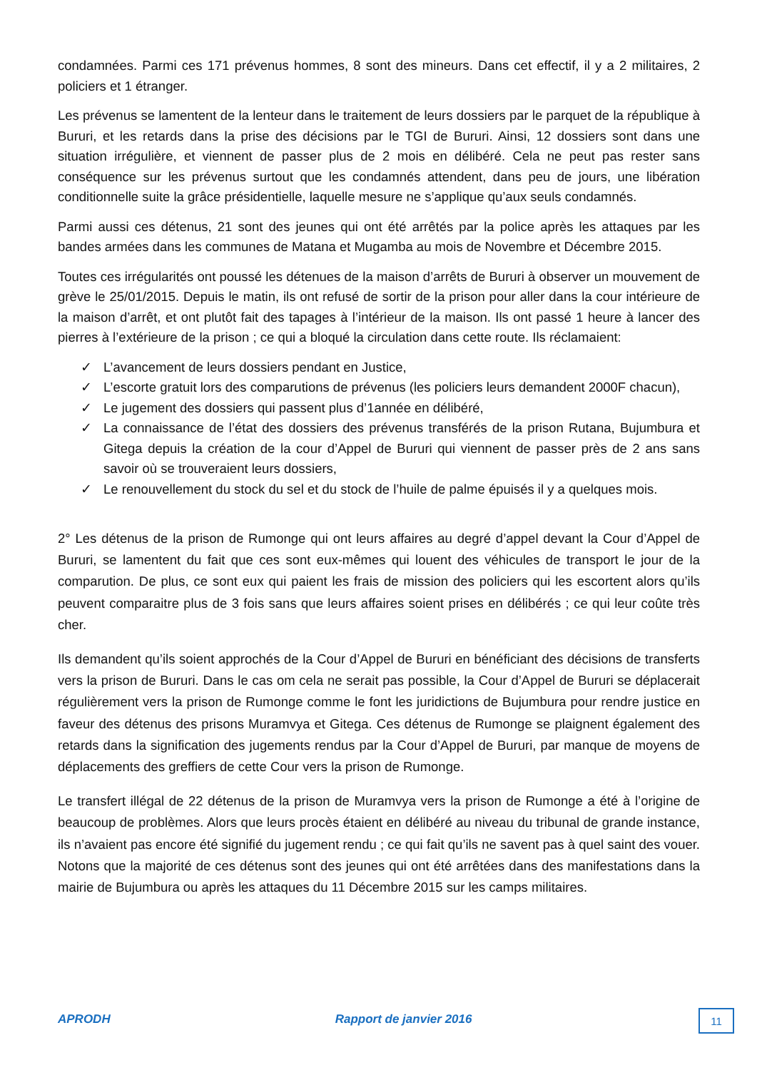condamnées. Parmi ces 171 prévenus hommes, 8 sont des mineurs. Dans cet effectif, il y a 2 militaires, 2 policiers et 1 étranger.
Les prévenus se lamentent de la lenteur dans le traitement de leurs dossiers par le parquet de la république à Bururi, et les retards dans la prise des décisions par le TGI de Bururi. Ainsi, 12 dossiers sont dans une situation irrégulière, et viennent de passer plus de 2 mois en délibéré. Cela ne peut pas rester sans conséquence sur les prévenus surtout que les condamnés attendent, dans peu de jours, une libération conditionnelle suite la grâce présidentielle, laquelle mesure ne s’applique qu’aux seuls condamnés.
Parmi aussi ces détenus, 21 sont des jeunes qui ont été arrêtés par la police après les attaques par les bandes armées dans les communes de Matana et Mugamba au mois de Novembre et Décembre 2015.
Toutes ces irrégularités ont poussé les détenues de la maison d’arrêts de Bururi à observer un mouvement de grève le 25/01/2015. Depuis le matin, ils ont refusé de sortir de la prison pour aller dans la cour intérieure de la maison d’arrêt, et ont plutôt fait des tapages à l’intérieur de la maison. Ils ont passé 1 heure à lancer des pierres à l’extérieure de la prison ; ce qui a bloqué la circulation dans cette route. Ils réclamaient:
✓ L’avancement de leurs dossiers pendant en Justice,
✓ L’escorte gratuit lors des comparutions de prévenus (les policiers leurs demandent 2000F chacun),
✓ Le jugement des dossiers qui passent plus d’1année en délibéré,
✓ La connaissance de l’état des dossiers des prévenus transférés de la prison Rutana, Bujumbura et Gitega depuis la création de la cour d’Appel de Bururi qui viennent de passer près de 2 ans sans savoir où se trouveraient leurs dossiers,
✓ Le renouvellement du stock du sel et du stock de l’huile de palme épuisés il y a quelques mois.
2° Les détenus de la prison de Rumonge qui ont leurs affaires au degré d’appel devant la Cour d’Appel de Bururi, se lamentent du fait que ces sont eux-mêmes qui louent des véhicules de transport le jour de la comparution. De plus, ce sont eux qui paient les frais de mission des policiers qui les escortent alors qu’ils peuvent comparaitre plus de 3 fois sans que leurs affaires soient prises en délibérés ; ce qui leur coûte très cher.
Ils demandent qu’ils soient approchés de la Cour d’Appel de Bururi en bénéficiant des décisions de transferts vers la prison de Bururi. Dans le cas om cela ne serait pas possible, la Cour d’Appel de Bururi se déplacerait régulièrement vers la prison de Rumonge comme le font les juridictions de Bujumbura pour rendre justice en faveur des détenus des prisons Muramvya et Gitega. Ces détenus de Rumonge se plaignent également des retards dans la signification des jugements rendus par la Cour d’Appel de Bururi, par manque de moyens de déplacements des greffiers de cette Cour vers la prison de Rumonge.
Le transfert illégal de 22 détenus de la prison de Muramvya vers la prison de Rumonge a été à l’origine de beaucoup de problèmes. Alors que leurs procès étaient en délibéré au niveau du tribunal de grande instance, ils n’avaient pas encore été signifié du jugement rendu ; ce qui fait qu’ils ne savent pas à quel saint des vouer. Notons que la majorité de ces détenus sont des jeunes qui ont été arrêtées dans des manifestations dans la mairie de Bujumbura ou après les attaques du 11 Décembre 2015 sur les camps militaires.
APRODH Rapport de janvier 2016 11